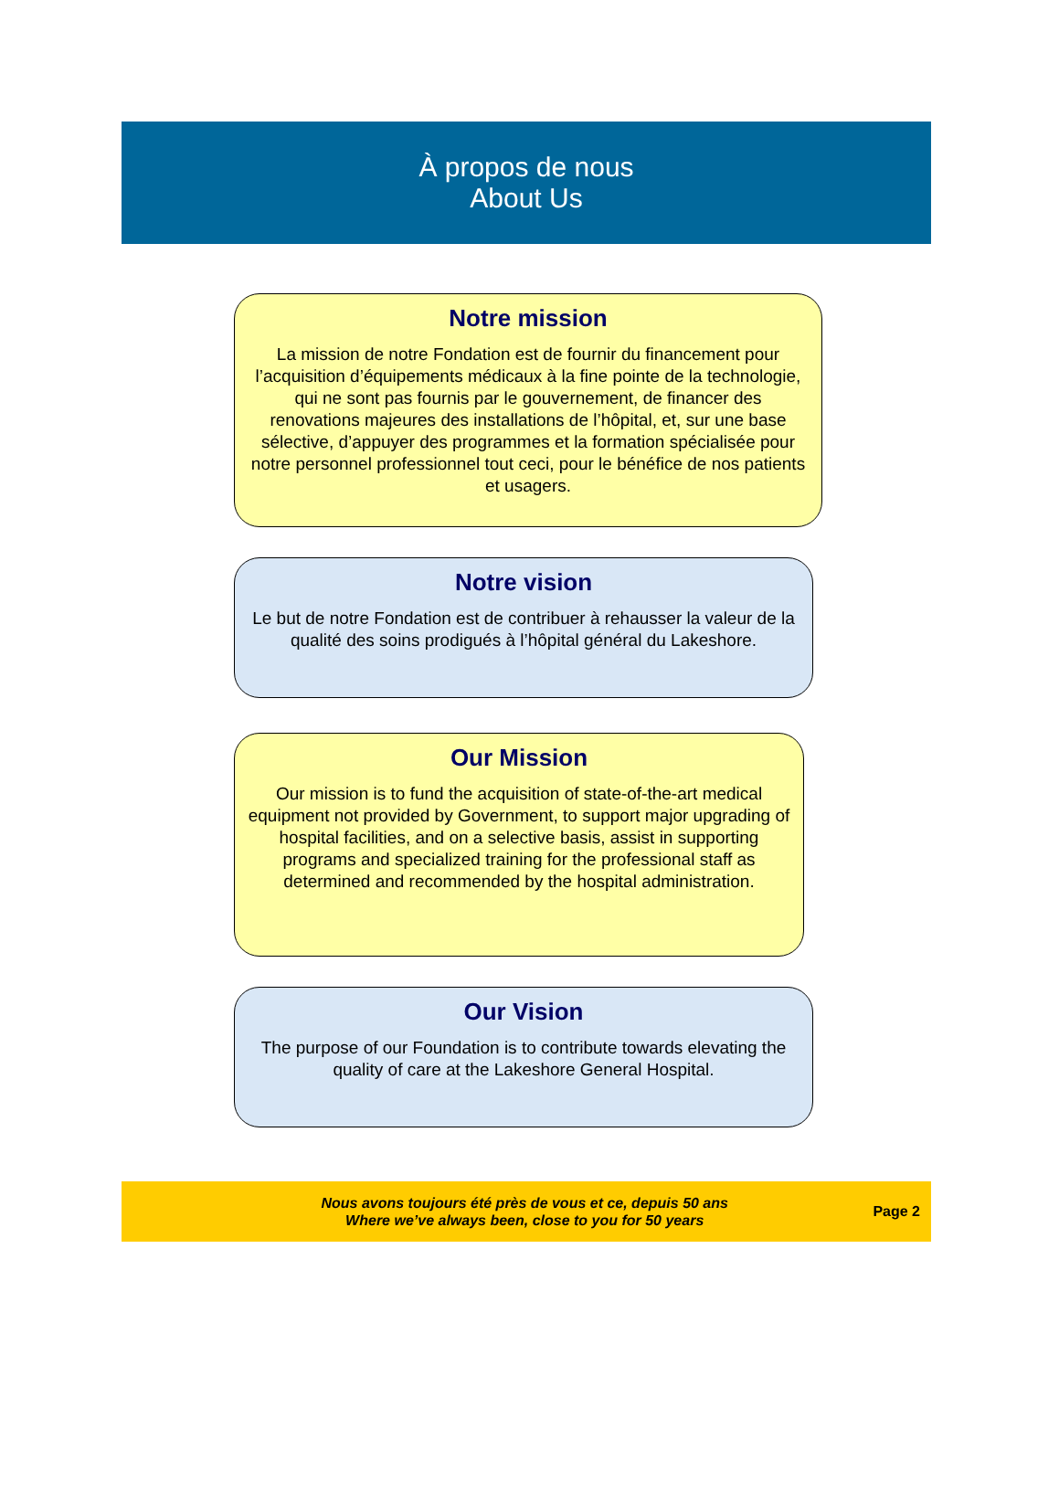À propos de nous
About Us
Notre mission
La mission de notre Fondation est de fournir du financement pour l’acquisition d’équipements médicaux à la fine pointe de la technologie, qui ne sont pas fournis par le gouvernement, de financer des renovations majeures des installations de l’hôpital, et, sur une base sélective, d’appuyer des programmes et la formation spécialisée pour notre personnel professionnel tout ceci, pour le bénéfice de nos patients et usagers.
Notre vision
Le but de notre Fondation est de contribuer à rehausser la valeur de la qualité des soins prodigués à l’hôpital général du Lakeshore.
Our Mission
Our mission is to fund the acquisition of state-of-the-art medical equipment not provided by Government, to support major upgrading of hospital facilities, and on a selective basis, assist in supporting programs and specialized training for the professional staff as determined and recommended by the hospital administration.
Our Vision
The purpose of our Foundation is to contribute towards elevating the quality of care at the Lakeshore General Hospital.
Nous avons toujours été près de vous et ce, depuis 50 ans
Where we’ve always been, close to you for 50 years
Page 2